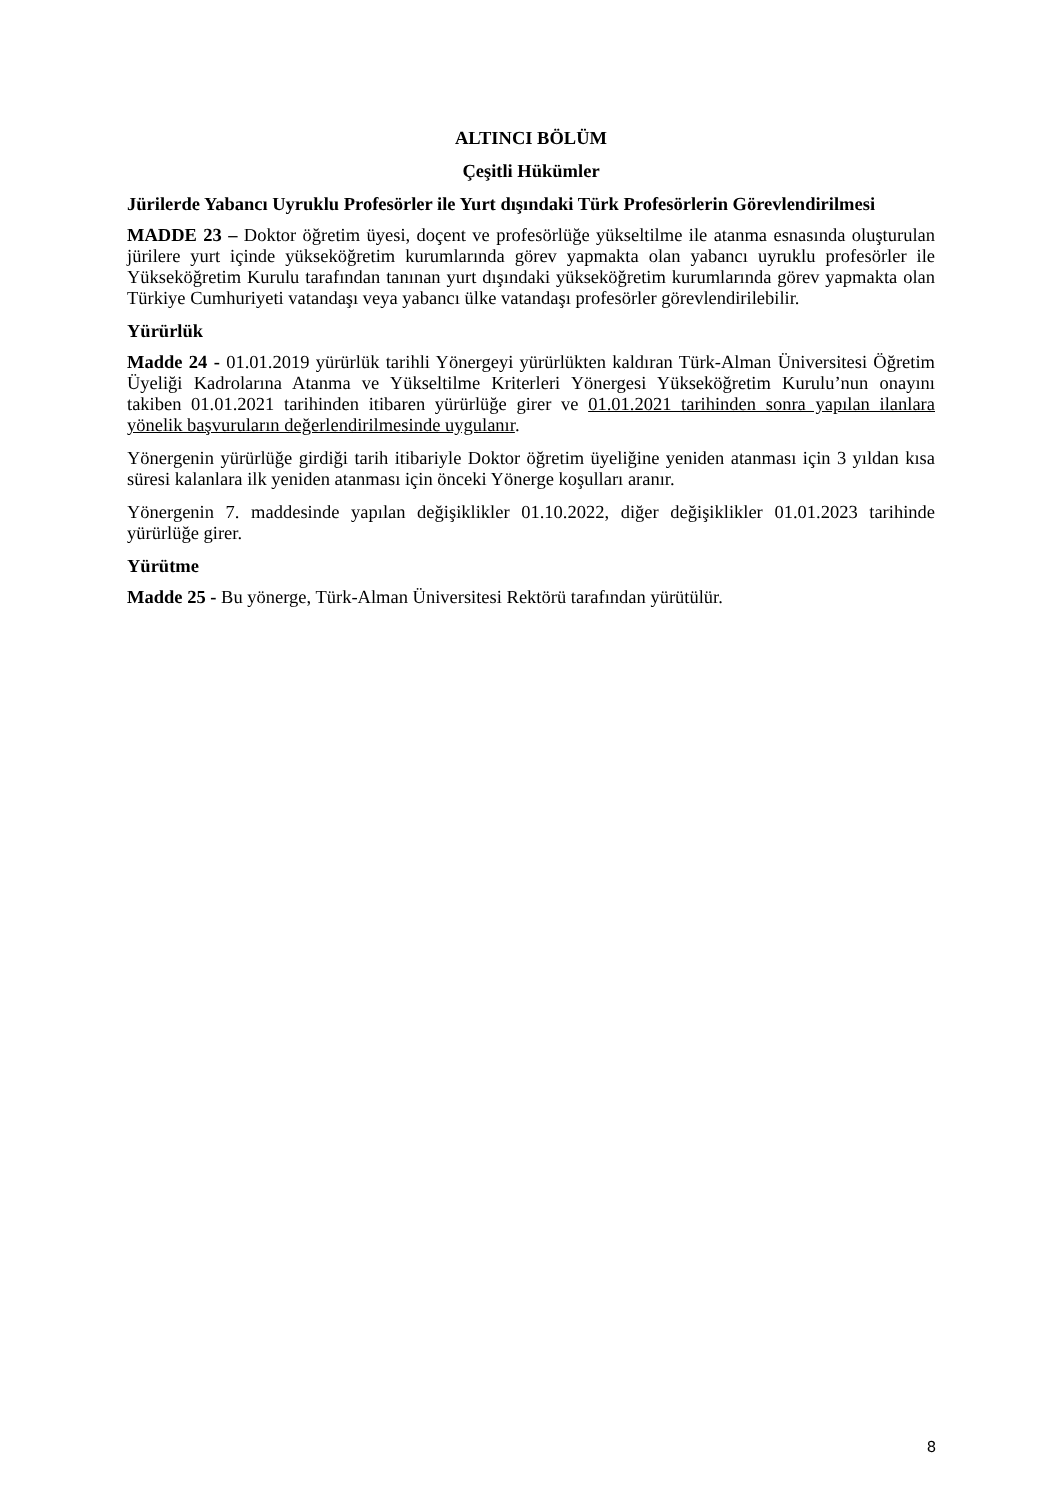ALTINCI BÖLÜM
Çeşitli Hükümler
Jürilerde Yabancı Uyruklu Profesörler ile Yurt dışındaki Türk Profesörlerin Görevlendirilmesi
MADDE 23 – Doktor öğretim üyesi, doçent ve profesörlüğe yükseltilme ile atanma esnasında oluşturulan jürilere yurt içinde yükseköğretim kurumlarında görev yapmakta olan yabancı uyruklu profesörler ile Yükseköğretim Kurulu tarafından tanınan yurt dışındaki yükseköğretim kurumlarında görev yapmakta olan Türkiye Cumhuriyeti vatandaşı veya yabancı ülke vatandaşı profesörler görevlendirilebilir.
Yürürlük
Madde 24 - 01.01.2019 yürürlük tarihli Yönergeyi yürürlükten kaldıran Türk-Alman Üniversitesi Öğretim Üyeliği Kadrolarına Atanma ve Yükseltilme Kriterleri Yönergesi Yükseköğretim Kurulu’nun onayını takiben 01.01.2021 tarihinden itibaren yürürlüğe girer ve 01.01.2021 tarihinden sonra yapılan ilanlara yönelik başvuruların değerlendirilmesinde uygulanır.
Yönergenin yürürlüğe girdiği tarih itibariyle Doktor öğretim üyeliğine yeniden atanması için 3 yıldan kısa süresi kalanlara ilk yeniden atanması için önceki Yönerge koşulları aranır.
Yönergenin 7. maddesinde yapılan değişiklikler 01.10.2022, diğer değişiklikler 01.01.2023 tarihinde yürürlüğe girer.
Yürütme
Madde 25 - Bu yönerge, Türk-Alman Üniversitesi Rektörü tarafından yürütülür.
8